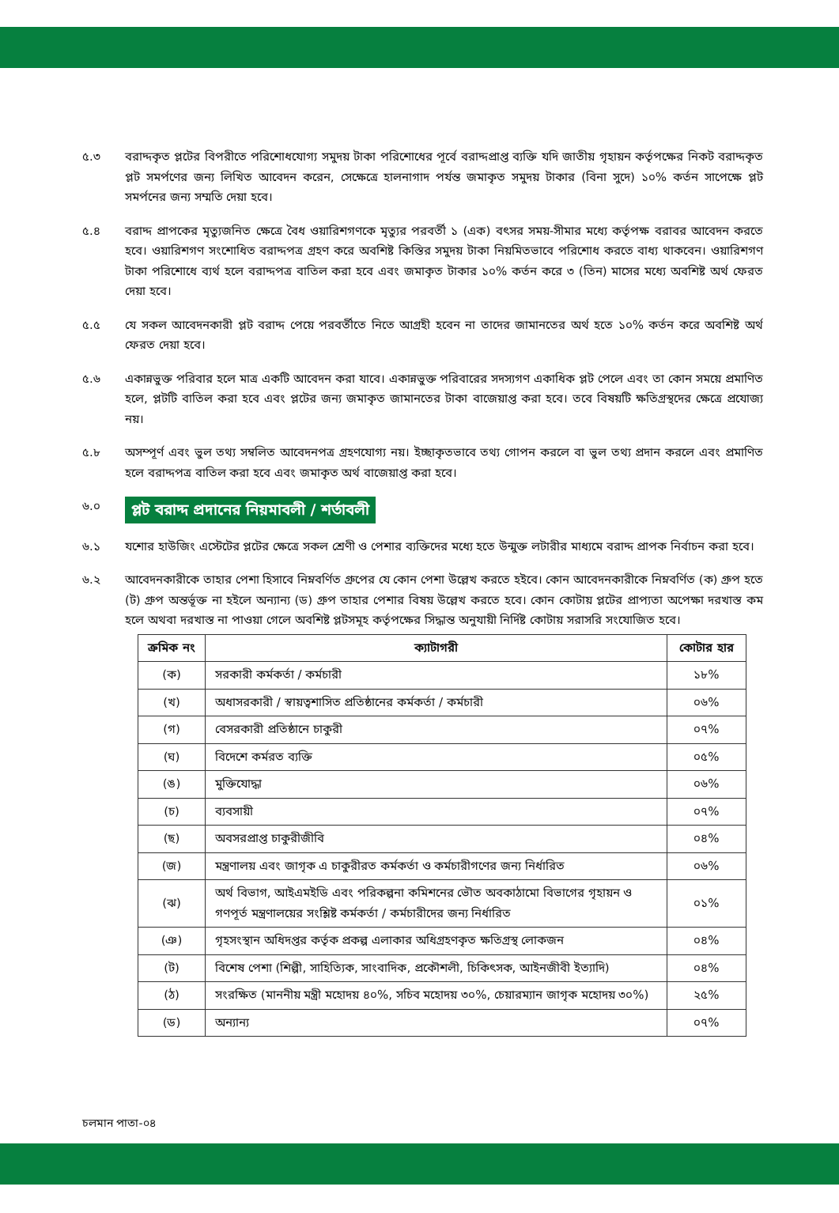৫.৩ বরাদ্দকৃত প্লটের বিপরীতে পরিশোধযোগ্য সমুদয় টাকা পরিশোধের পূর্বে বরাদ্দপ্রাপ্ত ব্যক্তি যদি জাতীয় গৃহায়ন কর্তৃপক্ষের নিকট বরাদ্দকৃত প্লট সমর্পণের জন্য লিখিত আবেদন করেন, সেক্ষেত্রে হালনাগাদ পর্যন্ত জমাকৃত সমুদয় টাকার (বিনা সুদে) ১০% কর্তন সাপেক্ষে প্লট সমর্পনের জন্য সম্মতি দেয়া হবে।
৫.৪ বরাদ্দ প্রাপকের মৃত্যুজনিত ক্ষেত্রে বৈধ ওয়ারিশগণকে মৃত্যুর পরবর্তী ১ (এক) বৎসর সময়-সীমার মধ্যে কর্তৃপক্ষ বরাবর আবেদন করতে হবে। ওয়ারিশগণ সংশোধিত বরাদ্দপত্র গ্রহণ করে অবশিষ্ট কিস্তির সমুদয় টাকা নিয়মিতভাবে পরিশোধ করতে বাধ্য থাকবেন। ওয়ারিশগণ টাকা পরিশোধে ব্যর্থ হলে বরাদ্দপত্র বাতিল করা হবে এবং জমাকৃত টাকার ১০% কর্তন করে ৩ (তিন) মাসের মধ্যে অবশিষ্ট অর্থ ফেরত দেয়া হবে।
৫.৫ যে সকল আবেদনকারী প্লট বরাদ্দ পেয়ে পরবর্তীতে নিতে আগ্রহী হবেন না তাদের জামানতের অর্থ হতে ১০% কর্তন করে অবশিষ্ট অর্থ ফেরত দেয়া হবে।
৫.৬ একান্নভুক্ত পরিবার হলে মাত্র একটি আবেদন করা যাবে। একান্নভুক্ত পরিবারের সদস্যগণ একাধিক প্লট পেলে এবং তা কোন সময়ে প্রমাণিত হলে, প্লটটি বাতিল করা হবে এবং প্লটের জন্য জমাকৃত জামানতের টাকা বাজেয়াপ্ত করা হবে। তবে বিষয়টি ক্ষতিগ্রস্থদের ক্ষেত্রে প্রযোজ্য নয়।
৫.৮ অসম্পূর্ণ এবং ভুল তথ্য সম্বলিত আবেদনপত্র গ্রহণযোগ্য নয়। ইচ্ছাকৃতভাবে তথ্য গোপন করলে বা ভুল তথ্য প্রদান করলে এবং প্রমাণিত হলে বরাদ্দপত্র বাতিল করা হবে এবং জমাকৃত অর্থ বাজেয়াপ্ত করা হবে।
৬.০
প্লট বরাদ্দ প্রদানের নিয়মাবলী / শর্তাবলী
৬.১ যশোর হাউজিং এস্টেটের প্লটের ক্ষেত্রে সকল শ্রেণী ও পেশার ব্যক্তিদের মধ্যে হতে উন্মুক্ত লটারীর মাধ্যমে বরাদ্দ প্রাপক নির্বাচন করা হবে।
৬.২ আবেদনকারীকে তাহার পেশা হিসাবে নিম্নবর্ণিত গ্রুপের যে কোন পেশা উল্লেখ করতে হইবে। কোন আবেদনকারীকে নিম্নবর্ণিত (ক) গ্রুপ হতে (ট) গ্রুপ অন্তর্ভূক্ত না হইলে অন্যান্য (ড) গ্রুপ তাহার পেশার বিষয় উল্লেখ করতে হবে। কোন কোটায় প্লটের প্রাপ্যতা অপেক্ষা দরখাস্ত কম হলে অথবা দরখাস্ত না পাওয়া গেলে অবশিষ্ট প্লটসমূহ কর্তৃপক্ষের সিদ্ধান্ত অনুযায়ী নির্দিষ্ট কোটায় সরাসরি সংযোজিত হবে।
| ক্রমিক নং | ক্যাটাগরী | কোটার হার |
| --- | --- | --- |
| (ক) | সরকারী কর্মকর্তা / কর্মচারী | ১৮% |
| (খ) | অধাসরকারী / স্বায়ত্বশাসিত প্রতিষ্ঠানের কর্মকর্তা / কর্মচারী | ০৬% |
| (গ) | বেসরকারী প্রতিষ্ঠানে চাকুরী | ০৭% |
| (ঘ) | বিদেশে কর্মরত ব্যক্তি | ০৫% |
| (ঙ) | মুক্তিযোদ্ধা | ০৬% |
| (চ) | ব্যবসায়ী | ০৭% |
| (ছ) | অবসরপ্রাপ্ত চাকুরীজীবি | ০৪% |
| (জ) | মন্ত্রণালয় এবং জাগৃক এ চাকুরীরত কর্মকর্তা ও কর্মচারীগণের জন্য নির্ধারিত | ০৬% |
| (ঝ) | অর্থ বিভাগ, আইএমইডি এবং পরিকল্পনা কমিশনের ভৌত অবকাঠামো বিভাগের গৃহায়ন ও গণপূর্ত মন্ত্রণালয়ের সংশ্লিষ্ট কর্মকর্তা / কর্মচারীদের জন্য নির্ধারিত | ০১% |
| (ঞ) | গৃহসংস্থান অধিদপ্তর কর্তৃক প্রকল্প এলাকার অধিগ্রহণকৃত ক্ষতিগ্রস্থ লোকজন | ০৪% |
| (ট) | বিশেষ পেশা (শিল্পী, সাহিত্যিক, সাংবাদিক, প্রকৌশলী, চিকিৎসক, আইনজীবী ইত্যাদি) | ০৪% |
| (ঠ) | সংরক্ষিত (মাননীয় মন্ত্রী মহোদয় ৪০%, সচিব মহোদয় ৩০%, চেয়ারম্যান জাগৃক মহোদয় ৩০%) | ২৫% |
| (ড) | অন্যান্য | ০৭% |
চলমান পাতা-০৪